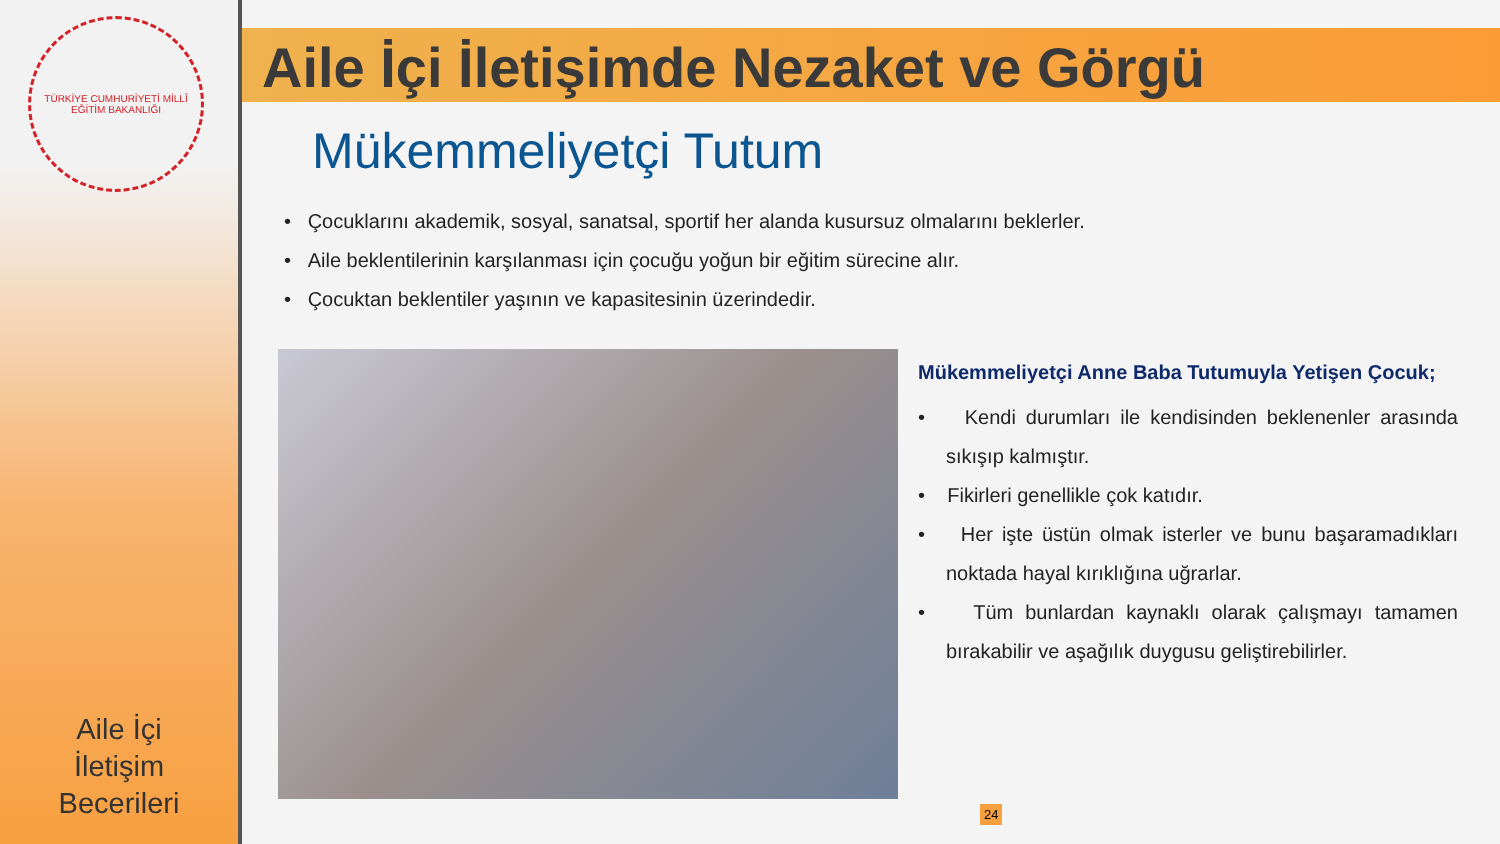TÜRKİYE CUMHURİYETİ MİLLÎ EĞİTİM BAKANLIĞI
Aile İçi
İletişim
Becerileri
Aile İçi İletişimde Nezaket ve Görgü
Mükemmeliyetçi Tutum
• Çocuklarını akademik, sosyal, sanatsal, sportif her alanda kusursuz olmalarını beklerler.
• Aile beklentilerinin karşılanması için çocuğu yoğun bir eğitim sürecine alır.
• Çocuktan beklentiler yaşının ve kapasitesinin üzerindedir.
Mükemmeliyetçi Anne Baba Tutumuyla Yetişen Çocuk;
• Kendi durumları ile kendisinden beklenenler arasında sıkışıp kalmıştır.
• Fikirleri genellikle çok katıdır.
• Her işte üstün olmak isterler ve bunu başaramadıkları noktada hayal kırıklığına uğrarlar.
• Tüm bunlardan kaynaklı olarak çalışmayı tamamen bırakabilir ve aşağılık duygusu geliştirebilirler.
24